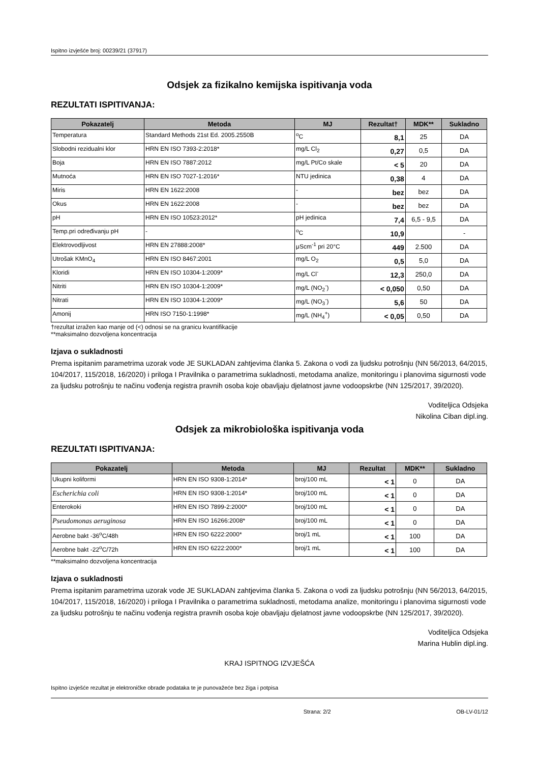Ispitno izvješće broj: 00239/21 (37917)
Odsjek za fizikalno kemijska ispitivanja voda
REZULTATI ISPITIVANJA:
| Pokazatelj | Metoda | MJ | Rezultat† | MDK** | Sukladno |
| --- | --- | --- | --- | --- | --- |
| Temperatura | Standard Methods 21st Ed. 2005.2550B | <sup>o</sup> C | 8,1 | 25 | DA |
| Slobodni rezidualni klor | HRN EN ISO 7393-2:2018* | mg/L Cl<sub>2</sub> | 0,27 | 0,5 | DA |
| Boja | HRN EN ISO 7887:2012 | mg/L Pt/Co skale | < 5 | 20 | DA |
| Mutnoća | HRN EN ISO 7027-1:2016* | NTU jedinica | 0,38 | 4 | DA |
| Miris | HRN EN 1622:2008 | - | bez | bez | DA |
| Okus | HRN EN 1622:2008 | - | bez | bez | DA |
| pH | HRN EN ISO 10523:2012* | pH jedinica | 7,4 | 6,5 - 9,5 | DA |
| Temp.pri određivanju pH | - | <sup>o</sup> C | 10,9 | | - |
| Elektrovodljivost | HRN EN 27888:2008* | μScm<sup>-1</sup> pri 20°C | 449 | 2.500 | DA |
| Utrošak KMnO<sub>4</sub> | HRN EN ISO 8467:2001 | mg/L O<sub>2</sub> | 0,5 | 5,0 | DA |
| Kloridi | HRN EN ISO 10304-1:2009* | mg/L Cl<sup>-</sup> | 12,3 | 250,0 | DA |
| Nitriti | HRN EN ISO 10304-1:2009* | mg/L (NO<sub>2</sub><sup>-</sup>) | < 0,050 | 0,50 | DA |
| Nitrati | HRN EN ISO 10304-1:2009* | mg/L (NO<sub>3</sub><sup>-</sup>) | 5,6 | 50 | DA |
| Amonij | HRN ISO 7150-1:1998* | mg/L (NH<sub>4</sub><sup>+</sup>) | < 0,05 | 0,50 | DA |
†rezultat izražen kao manje od (<) odnosi se na granicu kvantifikacije
**maksimalno dozvoljena koncentracija
Izjava o sukladnosti
Prema ispitanim parametrima uzorak vode JE SUKLADAN zahtjevima članka 5. Zakona o vodi za ljudsku potrošnju (NN 56/2013, 64/2015, 104/2017, 115/2018, 16/2020) i priloga I Pravilnika o parametrima sukladnosti, metodama analize, monitoringu i planovima sigurnosti vode za ljudsku potrošnju te načinu vođenja registra pravnih osoba koje obavljaju djelatnost javne vodoopskrbe (NN 125/2017, 39/2020).
Voditeljica Odsjeka
Nikolina Ciban dipl.ing.
Odsjek za mikrobiološka ispitivanja voda
REZULTATI ISPITIVANJA:
| Pokazatelj | Metoda | MJ | Rezultat | MDK** | Sukladno |
| --- | --- | --- | --- | --- | --- |
| Ukupni koliformi | HRN EN ISO 9308-1:2014* | broj/100 mL | < 1 | 0 | DA |
| Escherichia coli | HRN EN ISO 9308-1:2014* | broj/100 mL | < 1 | 0 | DA |
| Enterokoki | HRN EN ISO 7899-2:2000* | broj/100 mL | < 1 | 0 | DA |
| Pseudomonas aeruginosa | HRN EN ISO 16266:2008* | broj/100 mL | < 1 | 0 | DA |
| Aerobne bakt -36<sup>o</sup>C/48h | HRN EN ISO 6222:2000* | broj/1 mL | < 1 | 100 | DA |
| Aerobne bakt -22<sup>o</sup>C/72h | HRN EN ISO 6222:2000* | broj/1 mL | < 1 | 100 | DA |
**maksimalno dozvoljena koncentracija
Izjava o sukladnosti
Prema ispitanim parametrima uzorak vode JE SUKLADAN zahtjevima članka 5. Zakona o vodi za ljudsku potrošnju (NN 56/2013, 64/2015, 104/2017, 115/2018, 16/2020) i priloga I Pravilnika o parametrima sukladnosti, metodama analize, monitoringu i planovima sigurnosti vode za ljudsku potrošnju te načinu vođenja registra pravnih osoba koje obavljaju djelatnost javne vodoopskrbe (NN 125/2017, 39/2020).
Voditeljica Odsjeka
Marina Hublin dipl.ing.
KRAJ ISPITNOG IZVJEŠĆA
Ispitno izvješće rezultat je elektroničke obrade podataka te je punovažeće bez žiga i potpisa
Strana: 2/2 OB-LV-01/12